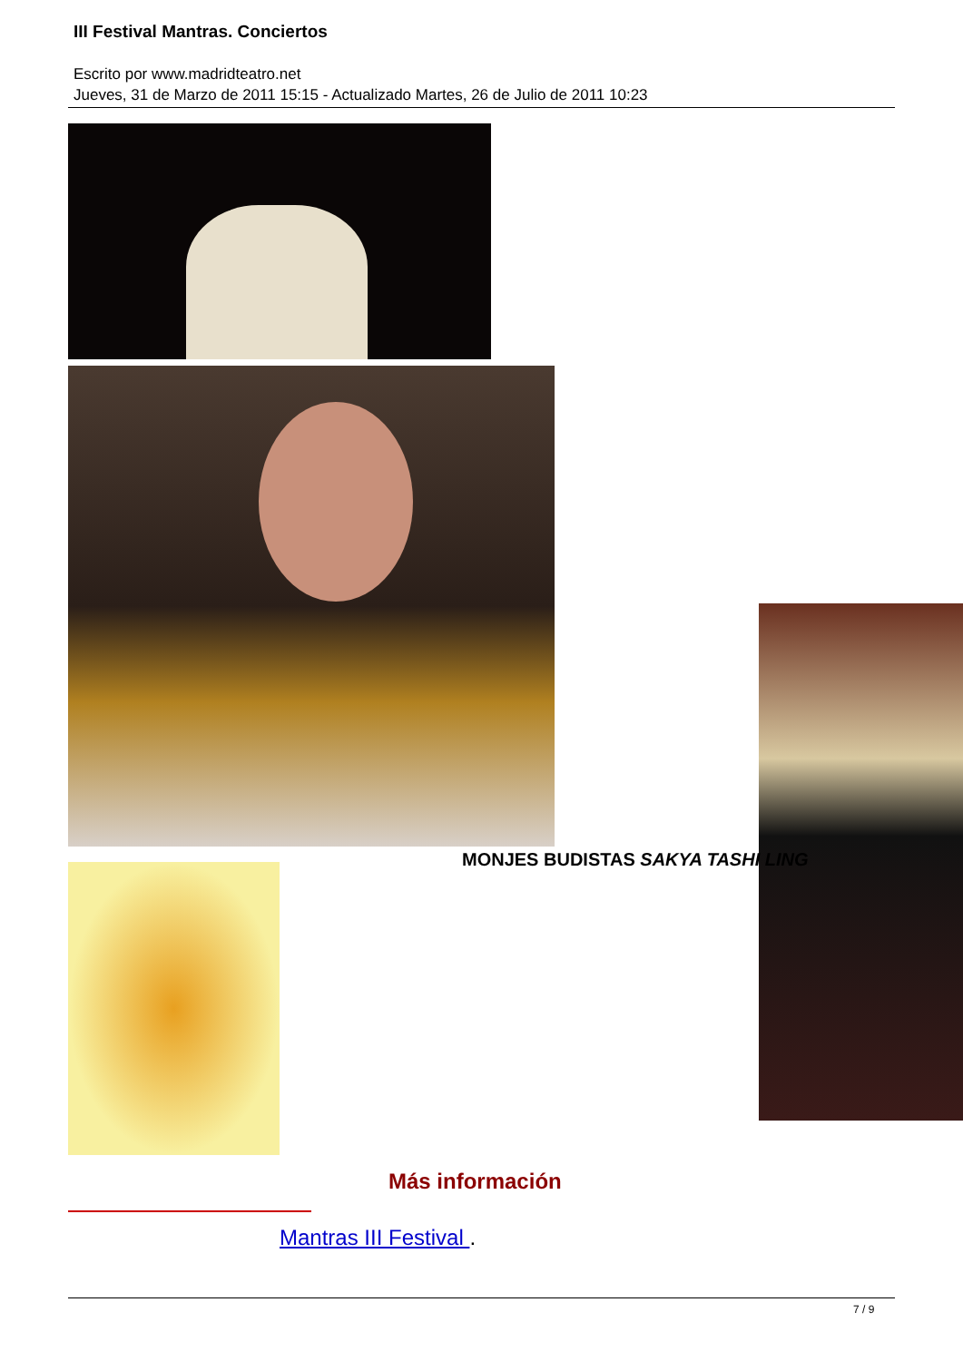III Festival Mantras. Conciertos
Escrito por www.madridteatro.net
Jueves, 31 de Marzo de 2011 15:15 - Actualizado Martes, 26 de Julio de 2011 10:23
MONJES BUDISTAS SAKYA TASHI LING
Más información
Mantras III Festival .
7 / 9